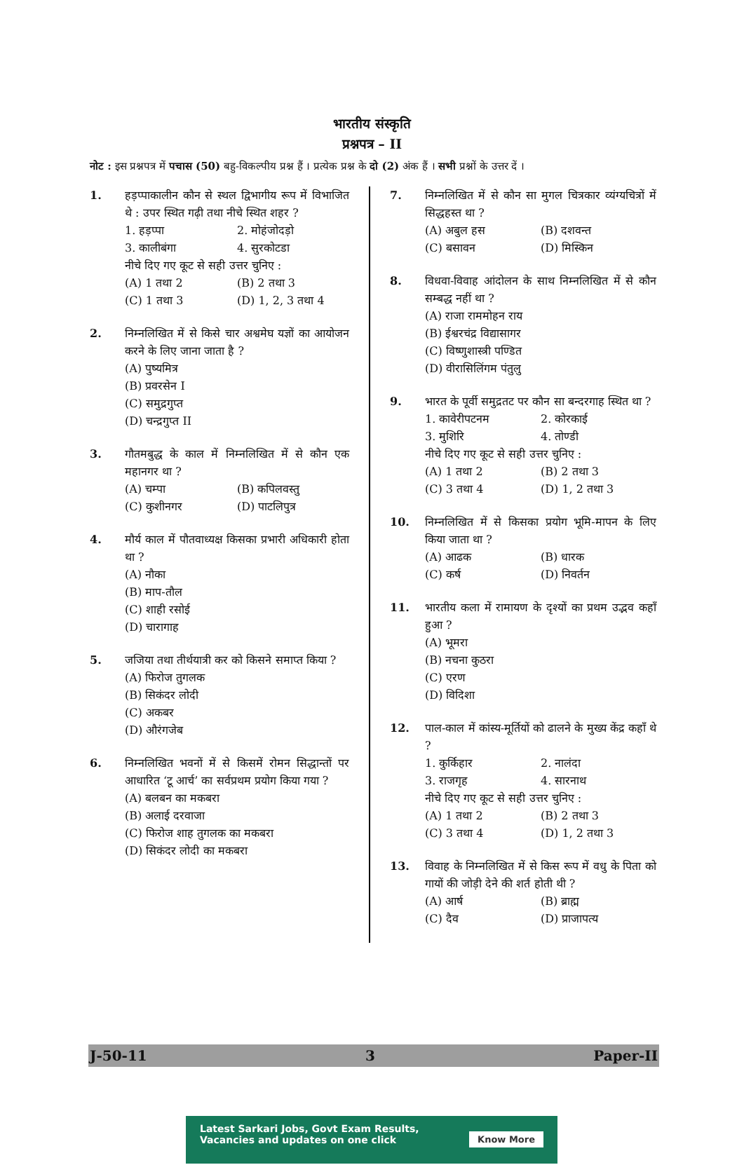भारतीय संस्कृति
प्रश्नपत्र – II
नोट : इस प्रश्नपत्र में पचास (50) बहु-विकल्पीय प्रश्न हैं । प्रत्येक प्रश्न के दो (2) अंक हैं । सभी प्रश्नों के उत्तर दें ।
1. हड़प्पाकालीन कौन से स्थल द्विभागीय रूप में विभाजित थे : उपर स्थित गढ़ी तथा नीचे स्थित शहर ?
1. हड़प्पा 2. मोहंजोदड़ो
3. कालीबंगा 4. सुरकोटडा
नीचे दिए गए कूट से सही उत्तर चुनिए :
(A) 1 तथा 2 (B) 2 तथा 3
(C) 1 तथा 3 (D) 1, 2, 3 तथा 4
2. निम्नलिखित में से किसे चार अश्वमेघ यज्ञों का आयोजन करने के लिए जाना जाता है ?
(A) पुष्यमित्र
(B) प्रवरसेन I
(C) समुद्रगुप्त
(D) चन्द्रगुप्त II
3. गौतमबुद्ध के काल में निम्नलिखित में से कौन एक महानगर था ?
(A) चम्पा (B) कपिलवस्तु
(C) कुशीनगर (D) पाटलिपुत्र
4. मौर्य काल में पौतवाध्यक्ष किसका प्रभारी अधिकारी होता था ?
(A) नौका
(B) माप-तौल
(C) शाही रसोई
(D) चारागाह
5. जजिया तथा तीर्थयात्री कर को किसने समाप्त किया ?
(A) फिरोज तुगलक
(B) सिकंदर लोदी
(C) अकबर
(D) औरंगजेब
6. निम्नलिखित भवनों में से किसमें रोमन सिद्धान्तों पर आधारित ‘टू आर्च’ का सर्वप्रथम प्रयोग किया गया ?
(A) बलबन का मकबरा
(B) अलाई दरवाजा
(C) फिरोज शाह तुगलक का मकबरा
(D) सिकंदर लोदी का मकबरा
7. निम्नलिखित में से कौन सा मुगल चित्रकार व्यंग्यचित्रों में सिद्धहस्त था ?
(A) अबुल हस (B) दशवन्त
(C) बसावन (D) मिस्किन
8. विधवा-विवाह आंदोलन के साथ निम्नलिखित में से कौन सम्बद्ध नहीं था ?
(A) राजा राममोहन राय
(B) ईश्वरचंद्र विद्यासागर
(C) विष्णुशास्त्री पण्डित
(D) वीरासिलिंगम पंतुलु
9. भारत के पूर्वी समुद्रतट पर कौन सा बन्दरगाह स्थित था ?
1. कावेरीपटनम 2. कोरकाई
3. मुशिरि 4. तोण्डी
नीचे दिए गए कूट से सही उत्तर चुनिए :
(A) 1 तथा 2 (B) 2 तथा 3
(C) 3 तथा 4 (D) 1, 2 तथा 3
10. निम्नलिखित में से किसका प्रयोग भूमि-मापन के लिए किया जाता था ?
(A) आढक (B) धारक
(C) कर्ष (D) निवर्तन
11. भारतीय कला में रामायण के दृश्यों का प्रथम उद्भव कहाँ हुआ ?
(A) भूमरा
(B) नचना कुठरा
(C) एरण
(D) विदिशा
12. पाल-काल में कांस्य-मूर्तियों को ढालने के मुख्य केंद्र कहाँ थे ?
1. कुर्किहार 2. नालंदा
3. राजगृह 4. सारनाथ
नीचे दिए गए कूट से सही उत्तर चुनिए :
(A) 1 तथा 2 (B) 2 तथा 3
(C) 3 तथा 4 (D) 1, 2 तथा 3
13. विवाह के निम्नलिखित में से किस रूप में वधु के पिता को गायों की जोड़ी देने की शर्त होती थी ?
(A) आर्ष (B) ब्राह्म
(C) दैव (D) प्राजापत्य
J-50-11 3 Paper-II
Latest Sarkari Jobs, Govt Exam Results,
Vacancies and updates on one click
Know More